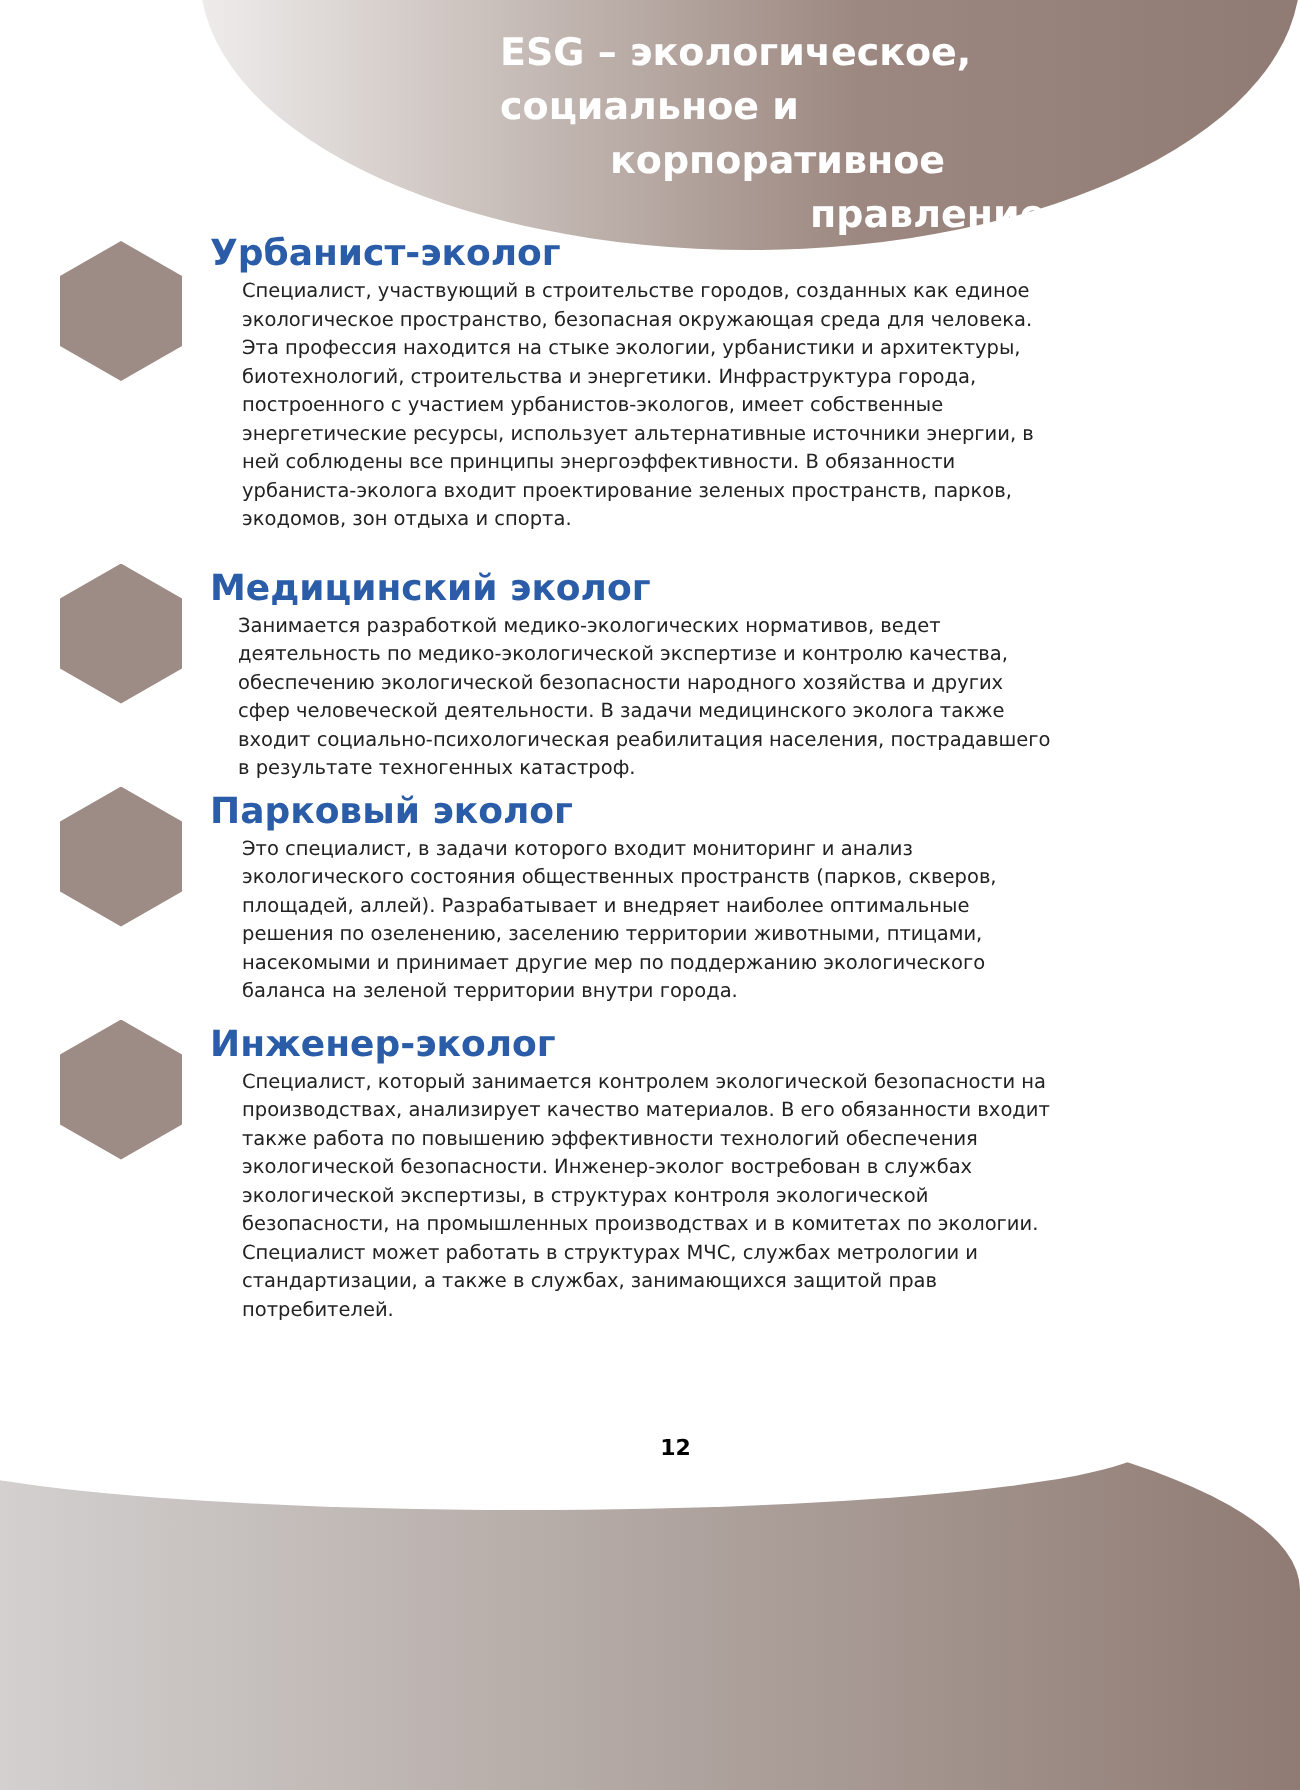ESG – экологическое,
социальное и
корпоративное
правление
Урбанист-эколог
Специалист, участвующий в строительстве городов, созданных как единое экологическое пространство, безопасная окружающая среда для человека. Эта профессия находится на стыке экологии, урбанистики и архитектуры, биотехнологий, строительства и энергетики. Инфраструктура города, построенного с участием урбанистов-экологов, имеет собственные энергетические ресурсы, использует альтернативные источники энергии, в ней соблюдены все принципы энергоэффективности. В обязанности урбаниста-эколога входит проектирование зеленых пространств, парков, экодомов, зон отдыха и спорта.
Медицинский эколог
Занимается разработкой медико-экологических нормативов, ведет деятельность по медико-экологической экспертизе и контролю качества, обеспечению экологической безопасности народного хозяйства и других сфер человеческой деятельности. В задачи медицинского эколога также входит социально-психологическая реабилитация населения, пострадавшего в результате техногенных катастроф.
Парковый эколог
Это специалист, в задачи которого входит мониторинг и анализ экологического состояния общественных пространств (парков, скверов, площадей, аллей). Разрабатывает и внедряет наиболее оптимальные решения по озеленению, заселению территории животными, птицами, насекомыми и принимает другие мер по поддержанию экологического баланса на зеленой территории внутри города.
Инженер-эколог
Специалист, который занимается контролем экологической безопасности на производствах, анализирует качество материалов. В его обязанности входит также работа по повышению эффективности технологий обеспечения экологической безопасности. Инженер-эколог востребован в службах экологической экспертизы, в структурах контроля экологической безопасности, на промышленных производствах и в комитетах по экологии. Специалист может работать в структурах МЧС, службах метрологии и стандартизации, а также в службах, занимающихся защитой прав потребителей.
12